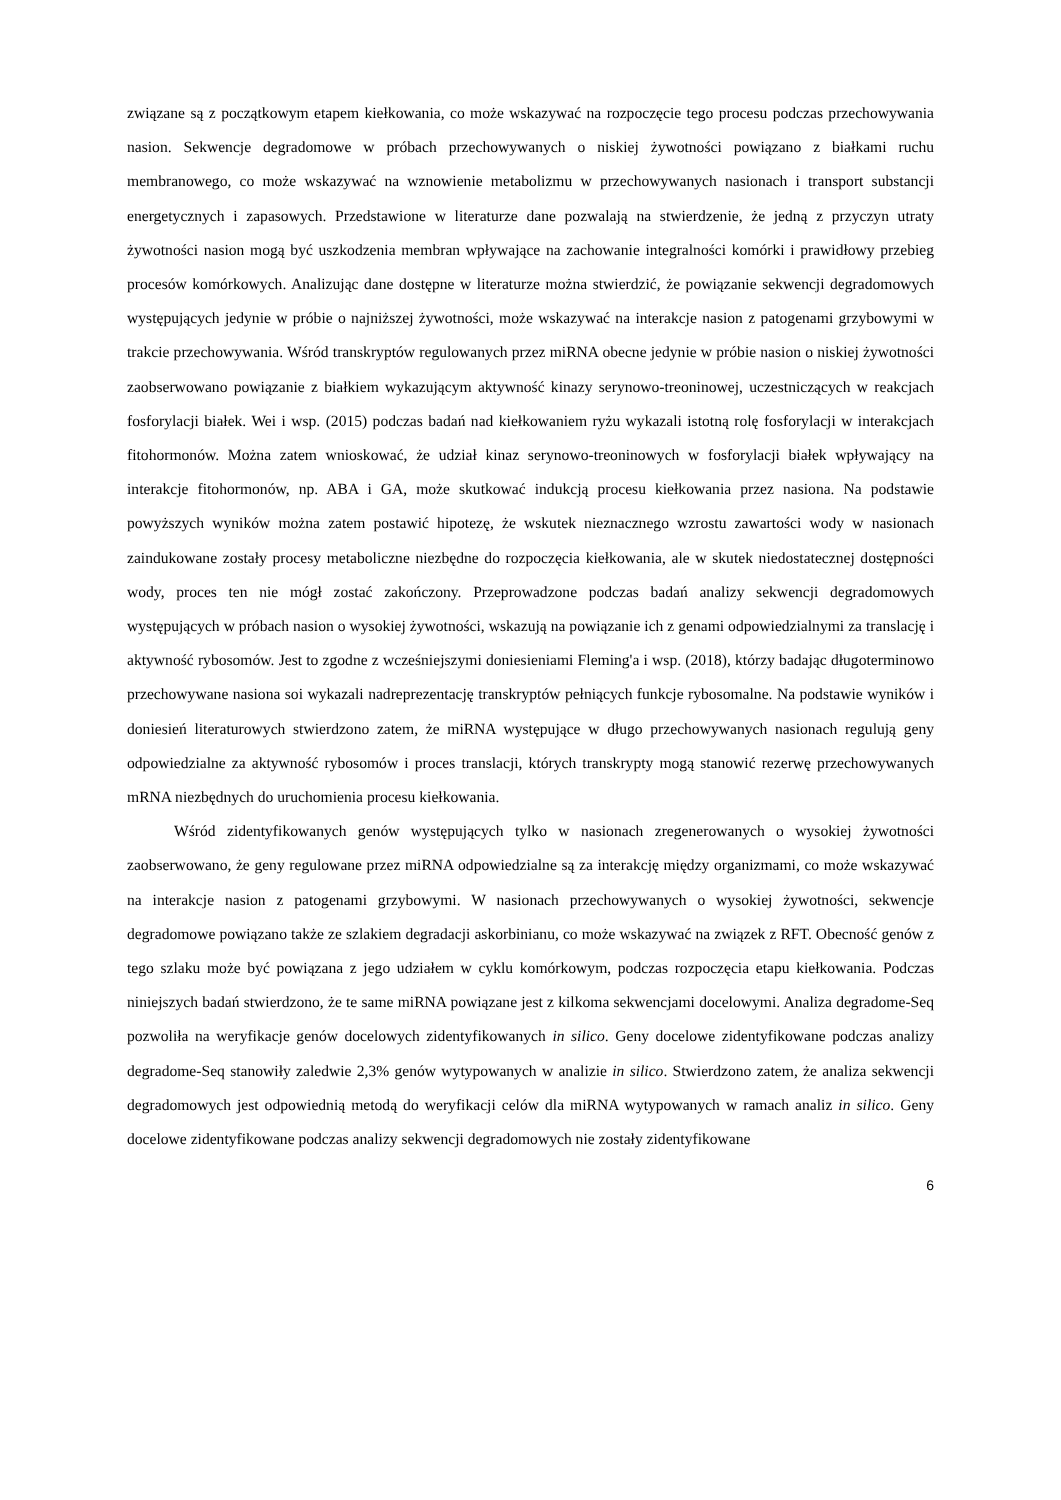związane są z początkowym etapem kiełkowania, co może wskazywać na rozpoczęcie tego procesu podczas przechowywania nasion. Sekwencje degradomowe w próbach przechowywanych o niskiej żywotności powiązano z białkami ruchu membranowego, co może wskazywać na wznowienie metabolizmu w przechowywanych nasionach i transport substancji energetycznych i zapasowych. Przedstawione w literaturze dane pozwalają na stwierdzenie, że jedną z przyczyn utraty żywotności nasion mogą być uszkodzenia membran wpływające na zachowanie integralności komórki i prawidłowy przebieg procesów komórkowych. Analizując dane dostępne w literaturze można stwierdzić, że powiązanie sekwencji degradomowych występujących jedynie w próbie o najniższej żywotności, może wskazywać na interakcje nasion z patogenami grzybowymi w trakcie przechowywania. Wśród transkryptów regulowanych przez miRNA obecne jedynie w próbie nasion o niskiej żywotności zaobserwowano powiązanie z białkiem wykazującym aktywność kinazy serynowo-treoninowej, uczestniczących w reakcjach fosforylacji białek. Wei i wsp. (2015) podczas badań nad kiełkowaniem ryżu wykazali istotną rolę fosforylacji w interakcjach fitohormonów. Można zatem wnioskować, że udział kinaz serynowo-treoninowych w fosforylacji białek wpływający na interakcje fitohormonów, np. ABA i GA, może skutkować indukcją procesu kiełkowania przez nasiona. Na podstawie powyższych wyników można zatem postawić hipotezę, że wskutek nieznacznego wzrostu zawartości wody w nasionach zaindukowane zostały procesy metaboliczne niezbędne do rozpoczęcia kiełkowania, ale w skutek niedostatecznej dostępności wody, proces ten nie mógł zostać zakończony. Przeprowadzone podczas badań analizy sekwencji degradomowych występujących w próbach nasion o wysokiej żywotności, wskazują na powiązanie ich z genami odpowiedzialnymi za translację i aktywność rybosomów. Jest to zgodne z wcześniejszymi doniesieniami Fleming'a i wsp. (2018), którzy badając długoterminowo przechowywane nasiona soi wykazali nadreprezentację transkryptów pełniących funkcje rybosomalne. Na podstawie wyników i doniesień literaturowych stwierdzono zatem, że miRNA występujące w długo przechowywanych nasionach regulują geny odpowiedzialne za aktywność rybosomów i proces translacji, których transkrypty mogą stanowić rezerwę przechowywanych mRNA niezbędnych do uruchomienia procesu kiełkowania.
Wśród zidentyfikowanych genów występujących tylko w nasionach zregenerowanych o wysokiej żywotności zaobserwowano, że geny regulowane przez miRNA odpowiedzialne są za interakcję między organizmami, co może wskazywać na interakcje nasion z patogenami grzybowymi. W nasionach przechowywanych o wysokiej żywotności, sekwencje degradomowe powiązano także ze szlakiem degradacji askorbinianu, co może wskazywać na związek z RFT. Obecność genów z tego szlaku może być powiązana z jego udziałem w cyklu komórkowym, podczas rozpoczęcia etapu kiełkowania. Podczas niniejszych badań stwierdzono, że te same miRNA powiązane jest z kilkoma sekwencjami docelowymi. Analiza degradome-Seq pozwoliła na weryfikacje genów docelowych zidentyfikowanych in silico. Geny docelowe zidentyfikowane podczas analizy degradome-Seq stanowiły zaledwie 2,3% genów wytypowanych w analizie in silico. Stwierdzono zatem, że analiza sekwencji degradomowych jest odpowiednią metodą do weryfikacji celów dla miRNA wytypowanych w ramach analiz in silico. Geny docelowe zidentyfikowane podczas analizy sekwencji degradomowych nie zostały zidentyfikowane
6